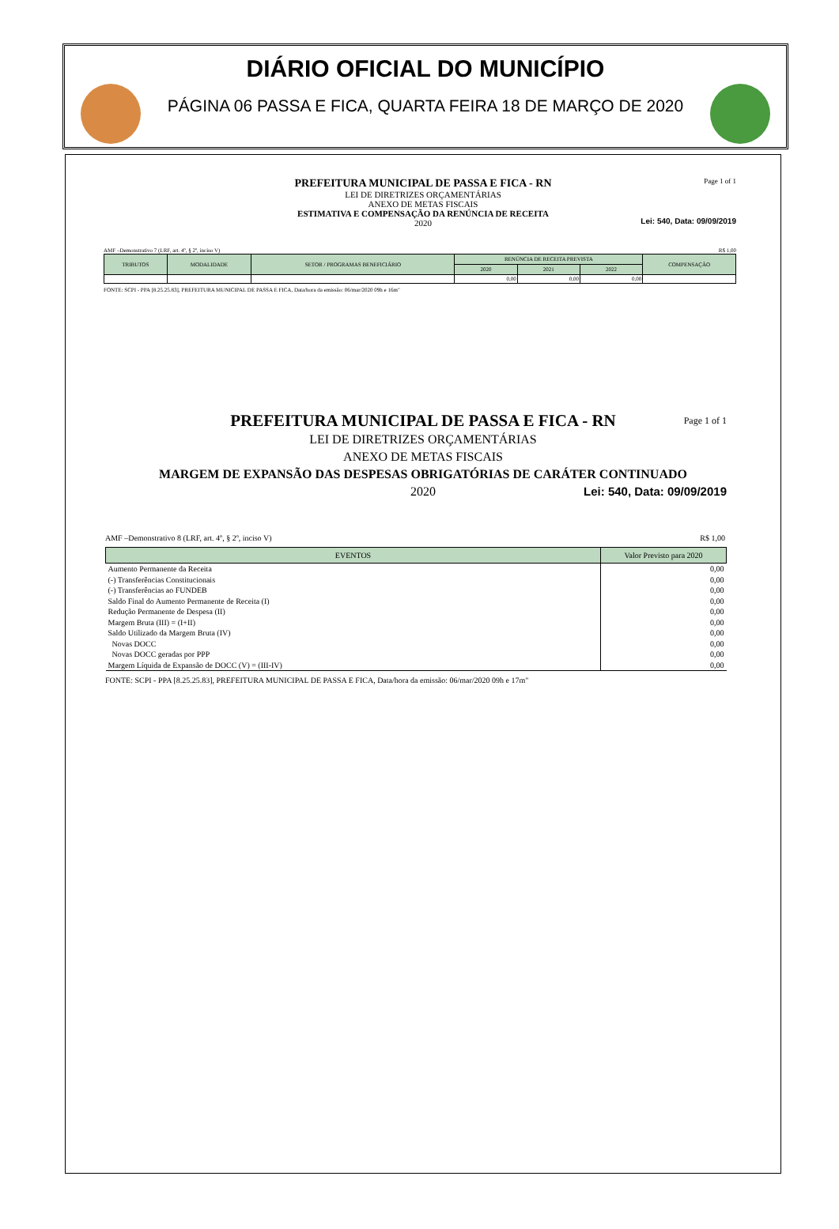DIÁRIO OFICIAL DO MUNICÍPIO
PÁGINA 06 PASSA E FICA, QUARTA FEIRA 18 DE MARÇO DE 2020
Page 1 of 1
PREFEITURA MUNICIPAL DE PASSA E FICA - RN
LEI DE DIRETRIZES ORÇAMENTÁRIAS
ANEXO DE METAS FISCAIS
ESTIMATIVA E COMPENSAÇÃO DA RENÚNCIA DE RECEITA
2020
Lei: 540, Data: 09/09/2019
AMF –Demonstrativo 7 (LRF, art. 4º, § 2º, inciso V) R$ 1,00
| TRIBUTOS | MODALIDADE | SETOR / PROGRAMAS BENEFICIÁRIO | RENÚNCIA DE RECEITA PREVISTA | | | COMPENSAÇÃO |
| --- | --- | --- | --- | --- | --- | --- |
| | | | 2020 | 2021 | 2022 | |
| | | | 0,00 | 0,00 | 0,00 | |
FONTE: SCPI - PPA [8.25.25.83], PREFEITURA MUNICIPAL DE PASSA E FICA, Data/hora da emissão: 06/mar/2020 09h e 16m"
Page 1 of 1
PREFEITURA MUNICIPAL DE PASSA E FICA - RN
LEI DE DIRETRIZES ORÇAMENTÁRIAS
ANEXO DE METAS FISCAIS
MARGEM DE EXPANSÃO DAS DESPESAS OBRIGATÓRIAS DE CARÁTER CONTINUADO
2020
Lei: 540, Data: 09/09/2019
AMF –Demonstrativo 8 (LRF, art. 4º, § 2º, inciso V) R$ 1,00
| EVENTOS | Valor Previsto para 2020 |
| --- | --- |
| Aumento Permanente da Receita | 0,00 |
| (-) Transferências Constitucionais | 0,00 |
| (-) Transferências ao FUNDEB | 0,00 |
| Saldo Final do Aumento Permanente de Receita (I) | 0,00 |
| Redução Permanente de Despesa (II) | 0,00 |
| Margem Bruta (III) = (I+II) | 0,00 |
| Saldo Utilizado da Margem Bruta (IV) | 0,00 |
| Novas DOCC | 0,00 |
| Novas DOCC geradas por PPP | 0,00 |
| Margem Líquida de Expansão de DOCC (V) = (III-IV) | 0,00 |
FONTE: SCPI - PPA [8.25.25.83], PREFEITURA MUNICIPAL DE PASSA E FICA, Data/hora da emissão: 06/mar/2020 09h e 17m"